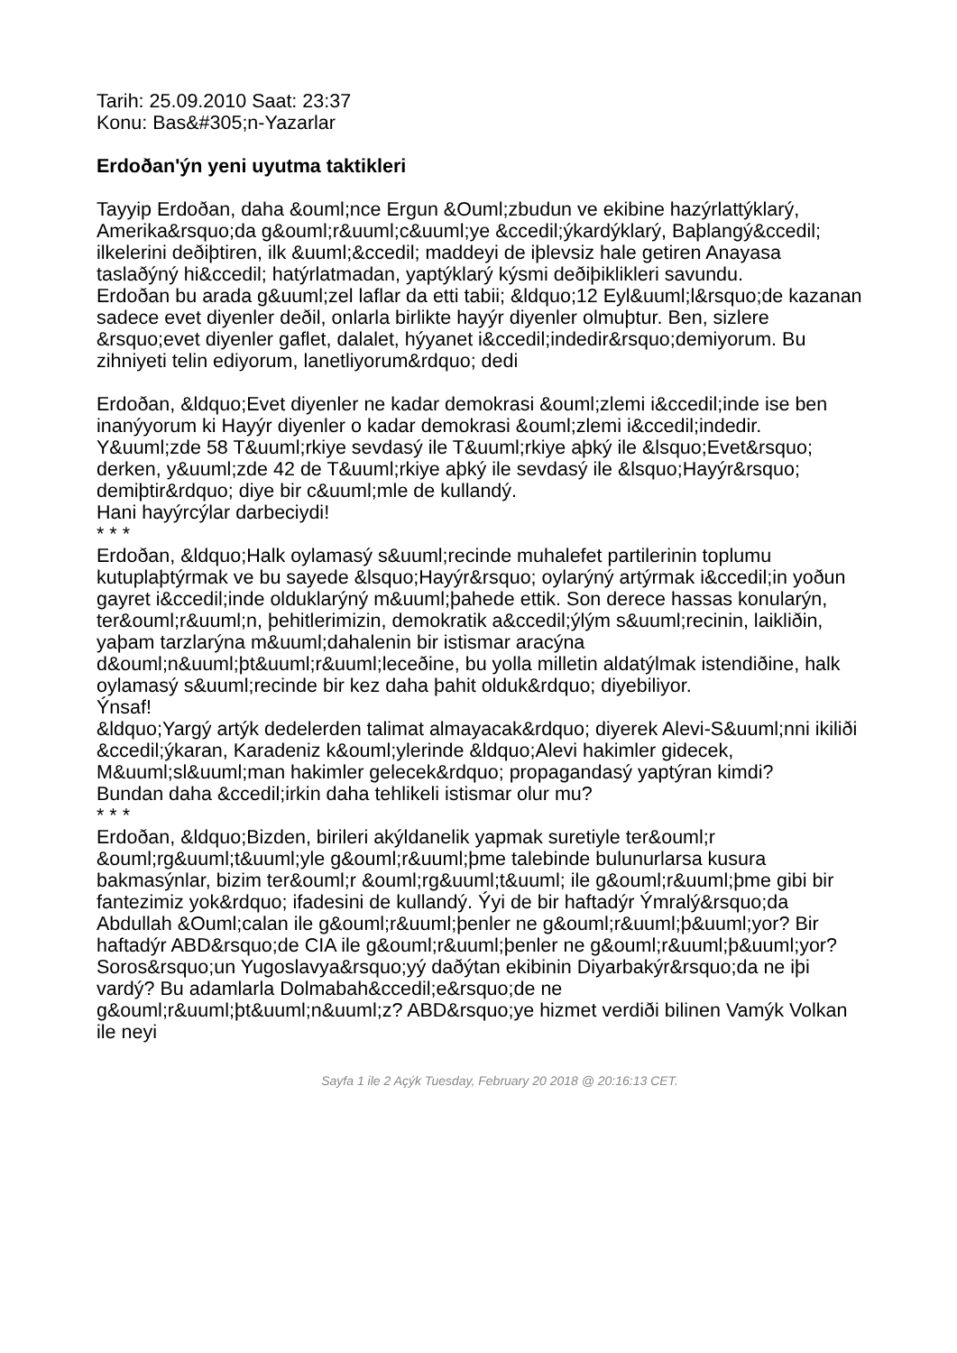Tarih: 25.09.2010 Saat: 23:37
Konu: Bas&#305;n-Yazarlar
Erdoðan'ýn yeni uyutma taktikleri
Tayyip Erdoðan, daha &ouml;nce Ergun &Ouml;zbudun ve ekibine hazýrlattýklarý, Amerika&rsquo;da g&ouml;r&uuml;c&uuml;ye &ccedil;ýkardýklarý, Baþlangý&ccedil; ilkelerini deðiþtiren, ilk &uuml;&ccedil; maddeyi de iþlevsiz hale getiren Anayasa taslaðýný hi&ccedil; hatýrlatmadan, yaptýklarý kýsmi deðiþiklikleri savundu.
Erdoðan bu arada g&uuml;zel laflar da etti tabii; &ldquo;12 Eyl&uuml;l&rsquo;de kazanan sadece evet diyenler deðil, onlarla birlikte hayýr diyenler olmuþtur. Ben, sizlere &rsquo;evet diyenler gaflet, dalalet, hýyanet i&ccedil;indedir&rsquo;demiyorum. Bu zihniyeti telin ediyorum, lanetliyorum&rdquo; dedi
Erdoðan, &ldquo;Evet diyenler ne kadar demokrasi &ouml;zlemi i&ccedil;inde ise ben inanýyorum ki Hayýr diyenler o kadar demokrasi &ouml;zlemi i&ccedil;indedir. Y&uuml;zde 58 T&uuml;rkiye sevdasý ile T&uuml;rkiye aþký ile &lsquo;Evet&rsquo; derken, y&uuml;zde 42 de T&uuml;rkiye aþký ile sevdasý ile &lsquo;Hayýr&rsquo; demiþtir&rdquo; diye bir c&uuml;mle de kullandý.
Hani hayýrcýlar darbeciydi!
* * *
Erdoðan, &ldquo;Halk oylamasý s&uuml;recinde muhalefet partilerinin toplumu kutuplaþtýrmak ve bu sayede &lsquo;Hayýr&rsquo; oylarýný artýrmak i&ccedil;in yoðun gayret i&ccedil;inde olduklarýný m&uuml;þahede ettik. Son derece hassas konularýn, ter&ouml;r&uuml;n, þehitlerimizin, demokratik a&ccedil;ýlým s&uuml;recinin, laikliðin, yaþam tarzlarýna m&uuml;dahalenin bir istismar aracýna d&ouml;n&uuml;þt&uuml;r&uuml;leceðine, bu yolla milletin aldatýlmak istendiðine, halk oylamasý s&uuml;recinde bir kez daha þahit olduk&rdquo; diyebiliyor.
Ýnsaf!
&ldquo;Yargý artýk dedelerden talimat almayacak&rdquo; diyerek Alevi-S&uuml;nni ikiliði &ccedil;ýkaran, Karadeniz k&ouml;ylerinde &ldquo;Alevi hakimler gidecek, M&uuml;sl&uuml;man hakimler gelecek&rdquo; propagandasý yaptýran kimdi?
Bundan daha &ccedil;irkin daha tehlikeli istismar olur mu?
* * *
Erdoðan, &ldquo;Bizden, birileri akýldanelik yapmak suretiyle ter&ouml;r &ouml;rg&uuml;t&uuml;yle g&ouml;r&uuml;þme talebinde bulunurlarsa kusura bakmasýnlar, bizim ter&ouml;r &ouml;rg&uuml;t&uuml; ile g&ouml;r&uuml;þme gibi bir fantezimiz yok&rdquo; ifadesini de kullandý. Ýyi de bir haftadýr Ýmralý&rsquo;da Abdullah &Ouml;calan ile g&ouml;r&uuml;þenler ne g&ouml;r&uuml;þ&uuml;yor? Bir haftadýr ABD&rsquo;de CIA ile g&ouml;r&uuml;þenler ne g&ouml;r&uuml;þ&uuml;yor? Soros&rsquo;un Yugoslavya&rsquo;yý daðýtan ekibinin Diyarbakýr&rsquo;da ne iþi vardý? Bu adamlarla Dolmabah&ccedil;e&rsquo;de ne g&ouml;r&uuml;þt&uuml;n&uuml;z? ABD&rsquo;ye hizmet verdiði bilinen Vamýk Volkan ile neyi
Sayfa 1 ile 2 Açýk Tuesday, February 20 2018 @ 20:16:13 CET.